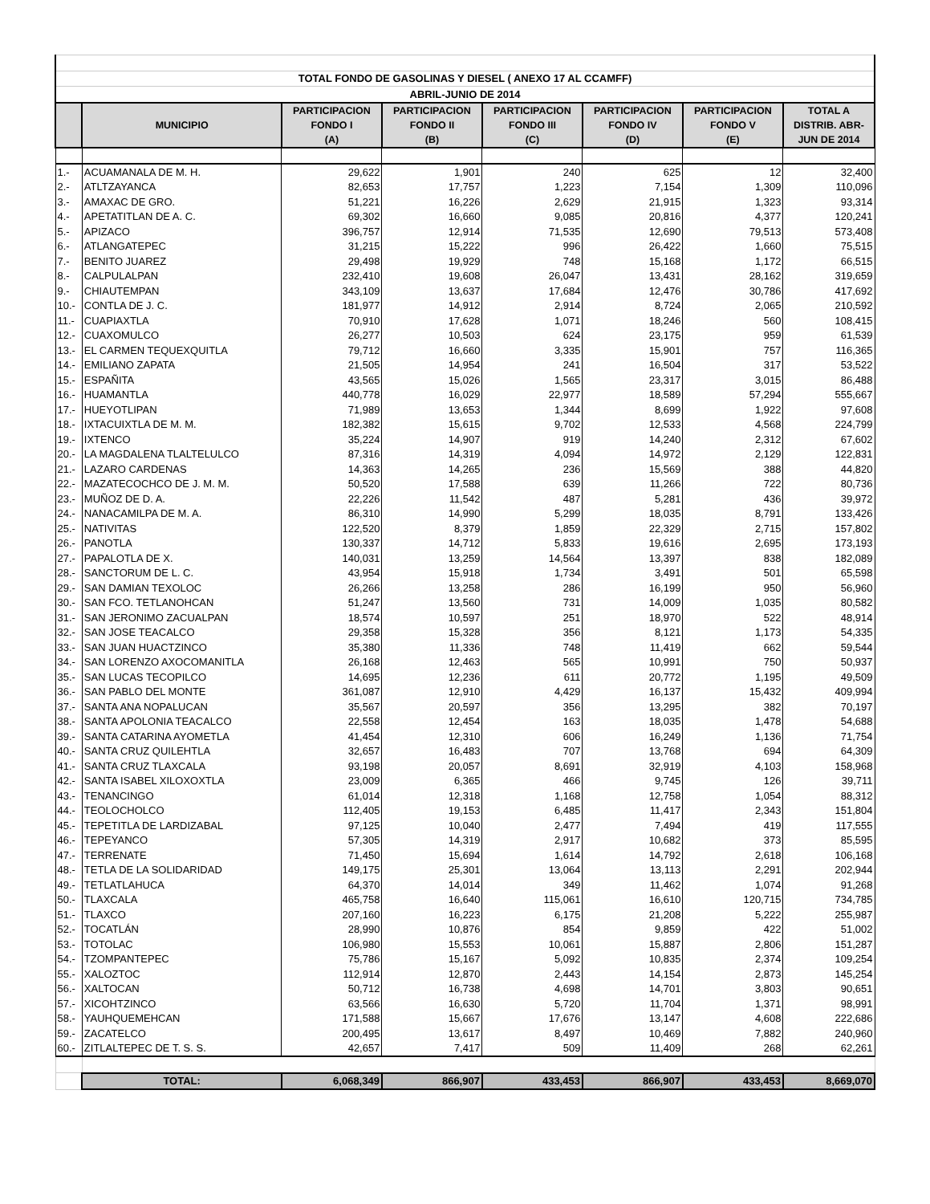| TOTAL FONDO DE GASOLINAS Y DIESEL ( ANEXO 17 AL CCAMFF) | | | | | | | |
| ABRIL-JUNIO DE 2014 | | | | | | | |
| | MUNICIPIO | PARTICIPACION FONDO I (A) | PARTICIPACION FONDO II (B) | PARTICIPACION FONDO III (C) | PARTICIPACION FONDO IV (D) | PARTICIPACION FONDO V (E) | TOTAL A DISTRIB. ABR- JUN DE 2014 |
| 1.- | ACUAMANALA DE M. H. | 29,622 | 1,901 | 240 | 625 | 12 | 32,400 |
| 2.- | ATLTZAYANCA | 82,653 | 17,757 | 1,223 | 7,154 | 1,309 | 110,096 |
| 3.- | AMAXAC DE GRO. | 51,221 | 16,226 | 2,629 | 21,915 | 1,323 | 93,314 |
| 4.- | APETATITLAN DE A. C. | 69,302 | 16,660 | 9,085 | 20,816 | 4,377 | 120,241 |
| 5.- | APIZACO | 396,757 | 12,914 | 71,535 | 12,690 | 79,513 | 573,408 |
| 6.- | ATLANGATEPEC | 31,215 | 15,222 | 996 | 26,422 | 1,660 | 75,515 |
| 7.- | BENITO JUAREZ | 29,498 | 19,929 | 748 | 15,168 | 1,172 | 66,515 |
| 8.- | CALPULALPAN | 232,410 | 19,608 | 26,047 | 13,431 | 28,162 | 319,659 |
| 9.- | CHIAUTEMPAN | 343,109 | 13,637 | 17,684 | 12,476 | 30,786 | 417,692 |
| 10.- | CONTLA DE J. C. | 181,977 | 14,912 | 2,914 | 8,724 | 2,065 | 210,592 |
| 11.- | CUAPIAXTLA | 70,910 | 17,628 | 1,071 | 18,246 | 560 | 108,415 |
| 12.- | CUAXOMULCO | 26,277 | 10,503 | 624 | 23,175 | 959 | 61,539 |
| 13.- | EL CARMEN TEQUEXQUITLA | 79,712 | 16,660 | 3,335 | 15,901 | 757 | 116,365 |
| 14.- | EMILIANO ZAPATA | 21,505 | 14,954 | 241 | 16,504 | 317 | 53,522 |
| 15.- | ESPAÑITA | 43,565 | 15,026 | 1,565 | 23,317 | 3,015 | 86,488 |
| 16.- | HUAMANTLA | 440,778 | 16,029 | 22,977 | 18,589 | 57,294 | 555,667 |
| 17.- | HUEYOTLIPAN | 71,989 | 13,653 | 1,344 | 8,699 | 1,922 | 97,608 |
| 18.- | IXTACUIXTLA DE M. M. | 182,382 | 15,615 | 9,702 | 12,533 | 4,568 | 224,799 |
| 19.- | IXTENCO | 35,224 | 14,907 | 919 | 14,240 | 2,312 | 67,602 |
| 20.- | LA MAGDALENA TLALTELULCO | 87,316 | 14,319 | 4,094 | 14,972 | 2,129 | 122,831 |
| 21.- | LAZARO CARDENAS | 14,363 | 14,265 | 236 | 15,569 | 388 | 44,820 |
| 22.- | MAZATECOCHCO DE J. M. M. | 50,520 | 17,588 | 639 | 11,266 | 722 | 80,736 |
| 23.- | MUÑOZ DE D. A. | 22,226 | 11,542 | 487 | 5,281 | 436 | 39,972 |
| 24.- | NANACAMILPA DE M. A. | 86,310 | 14,990 | 5,299 | 18,035 | 8,791 | 133,426 |
| 25.- | NATIVITAS | 122,520 | 8,379 | 1,859 | 22,329 | 2,715 | 157,802 |
| 26.- | PANOTLA | 130,337 | 14,712 | 5,833 | 19,616 | 2,695 | 173,193 |
| 27.- | PAPALOTLA DE X. | 140,031 | 13,259 | 14,564 | 13,397 | 838 | 182,089 |
| 28.- | SANCTORUM DE L. C. | 43,954 | 15,918 | 1,734 | 3,491 | 501 | 65,598 |
| 29.- | SAN DAMIAN TEXOLOC | 26,266 | 13,258 | 286 | 16,199 | 950 | 56,960 |
| 30.- | SAN FCO. TETLANOHCAN | 51,247 | 13,560 | 731 | 14,009 | 1,035 | 80,582 |
| 31.- | SAN JERONIMO ZACUALPAN | 18,574 | 10,597 | 251 | 18,970 | 522 | 48,914 |
| 32.- | SAN JOSE TEACALCO | 29,358 | 15,328 | 356 | 8,121 | 1,173 | 54,335 |
| 33.- | SAN JUAN HUACTZINCO | 35,380 | 11,336 | 748 | 11,419 | 662 | 59,544 |
| 34.- | SAN LORENZO AXOCOMANITLA | 26,168 | 12,463 | 565 | 10,991 | 750 | 50,937 |
| 35.- | SAN LUCAS TECOPILCO | 14,695 | 12,236 | 611 | 20,772 | 1,195 | 49,509 |
| 36.- | SAN PABLO DEL MONTE | 361,087 | 12,910 | 4,429 | 16,137 | 15,432 | 409,994 |
| 37.- | SANTA ANA NOPALUCAN | 35,567 | 20,597 | 356 | 13,295 | 382 | 70,197 |
| 38.- | SANTA APOLONIA TEACALCO | 22,558 | 12,454 | 163 | 18,035 | 1,478 | 54,688 |
| 39.- | SANTA CATARINA AYOMETLA | 41,454 | 12,310 | 606 | 16,249 | 1,136 | 71,754 |
| 40.- | SANTA CRUZ QUILEHTLA | 32,657 | 16,483 | 707 | 13,768 | 694 | 64,309 |
| 41.- | SANTA CRUZ TLAXCALA | 93,198 | 20,057 | 8,691 | 32,919 | 4,103 | 158,968 |
| 42.- | SANTA ISABEL XILOXOXTLA | 23,009 | 6,365 | 466 | 9,745 | 126 | 39,711 |
| 43.- | TENANCINGO | 61,014 | 12,318 | 1,168 | 12,758 | 1,054 | 88,312 |
| 44.- | TEOLOCHOLCO | 112,405 | 19,153 | 6,485 | 11,417 | 2,343 | 151,804 |
| 45.- | TEPETITLA DE LARDIZABAL | 97,125 | 10,040 | 2,477 | 7,494 | 419 | 117,555 |
| 46.- | TEPEYANCO | 57,305 | 14,319 | 2,917 | 10,682 | 373 | 85,595 |
| 47.- | TERRENATE | 71,450 | 15,694 | 1,614 | 14,792 | 2,618 | 106,168 |
| 48.- | TETLA DE LA SOLIDARIDAD | 149,175 | 25,301 | 13,064 | 13,113 | 2,291 | 202,944 |
| 49.- | TETLATLAHUCA | 64,370 | 14,014 | 349 | 11,462 | 1,074 | 91,268 |
| 50.- | TLAXCALA | 465,758 | 16,640 | 115,061 | 16,610 | 120,715 | 734,785 |
| 51.- | TLAXCO | 207,160 | 16,223 | 6,175 | 21,208 | 5,222 | 255,987 |
| 52.- | TOCATLÁN | 28,990 | 10,876 | 854 | 9,859 | 422 | 51,002 |
| 53.- | TOTOLAC | 106,980 | 15,553 | 10,061 | 15,887 | 2,806 | 151,287 |
| 54.- | TZOMPANTEPEC | 75,786 | 15,167 | 5,092 | 10,835 | 2,374 | 109,254 |
| 55.- | XALOZTOC | 112,914 | 12,870 | 2,443 | 14,154 | 2,873 | 145,254 |
| 56.- | XALTOCAN | 50,712 | 16,738 | 4,698 | 14,701 | 3,803 | 90,651 |
| 57.- | XICOHTZINCO | 63,566 | 16,630 | 5,720 | 11,704 | 1,371 | 98,991 |
| 58.- | YAUHQUEMEHCAN | 171,588 | 15,667 | 17,676 | 13,147 | 4,608 | 222,686 |
| 59.- | ZACATELCO | 200,495 | 13,617 | 8,497 | 10,469 | 7,882 | 240,960 |
| 60.- | ZITLALTEPEC DE T. S. S. | 42,657 | 7,417 | 509 | 11,409 | 268 | 62,261 |
| | TOTAL: | 6,068,349 | 866,907 | 433,453 | 866,907 | 433,453 | 8,669,070 |